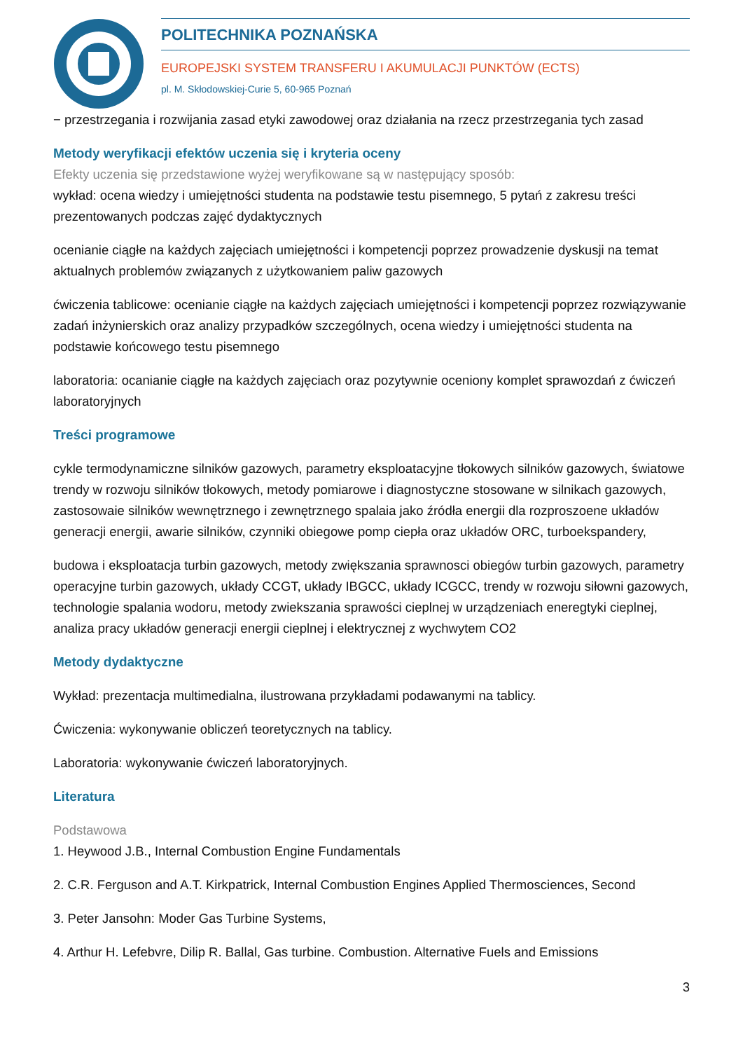POLITECHNIKA POZNAŃSKA
EUROPEJSKI SYSTEM TRANSFERU I AKUMULACJI PUNKTÓW (ECTS)
pl. M. Skłodowskiej-Curie 5, 60-965 Poznań
− przestrzegania i rozwijania zasad etyki zawodowej oraz działania na rzecz przestrzegania tych zasad
Metody weryfikacji efektów uczenia się i kryteria oceny
Efekty uczenia się przedstawione wyżej weryfikowane są w następujący sposób:
wykład: ocena wiedzy i umiejętności studenta na podstawie testu pisemnego, 5 pytań z zakresu treści prezentowanych podczas zajęć dydaktycznych
ocenianie ciągłe na każdych zajęciach umiejętności i kompetencji poprzez prowadzenie dyskusji na temat aktualnych problemów związanych z użytkowaniem paliw gazowych
ćwiczenia tablicowe: ocenianie ciągłe na każdych zajęciach umiejętności i kompetencji poprzez rozwiązywanie zadań inżynierskich oraz analizy przypadków szczególnych, ocena wiedzy i umiejętności studenta na podstawie końcowego testu pisemnego
laboratoria: ocanianie ciągłe na każdych zajęciach oraz pozytywnie oceniony komplet sprawozdań z ćwiczeń laboratoryjnych
Treści programowe
cykle termodynamiczne silników gazowych, parametry eksploatacyjne tłokowych silników gazowych, światowe trendy w rozwoju silników tłokowych, metody pomiarowe i diagnostyczne stosowane w silnikach gazowych, zastosowaie silników wewnętrznego i zewnętrznego spalaia jako źródła energii dla rozproszoene układów generacji energii, awarie silników, czynniki obiegowe pomp ciepła oraz układów ORC, turboekspandery,
budowa i eksploatacja turbin gazowych, metody zwiększania sprawnosci obiegów turbin gazowych, parametry operacyjne turbin gazowych, układy CCGT, układy IBGCC, układy ICGCC, trendy w rozwoju siłowni gazowych, technologie spalania wodoru, metody zwiekszania sprawości cieplnej w urządzeniach eneregtyki cieplnej, analiza pracy układów generacji energii cieplnej i elektrycznej z wychwytem CO2
Metody dydaktyczne
Wykład: prezentacja multimedialna, ilustrowana przykładami podawanymi na tablicy.
Ćwiczenia: wykonywanie obliczeń teoretycznych na tablicy.
Laboratoria: wykonywanie ćwiczeń laboratoryjnych.
Literatura
Podstawowa
1. Heywood J.B., Internal Combustion Engine Fundamentals
2. C.R. Ferguson and A.T. Kirkpatrick, Internal Combustion Engines Applied Thermosciences, Second
3. Peter Jansohn: Moder Gas Turbine Systems,
4. Arthur H. Lefebvre, Dilip R. Ballal, Gas turbine. Combustion. Alternative Fuels and Emissions
3